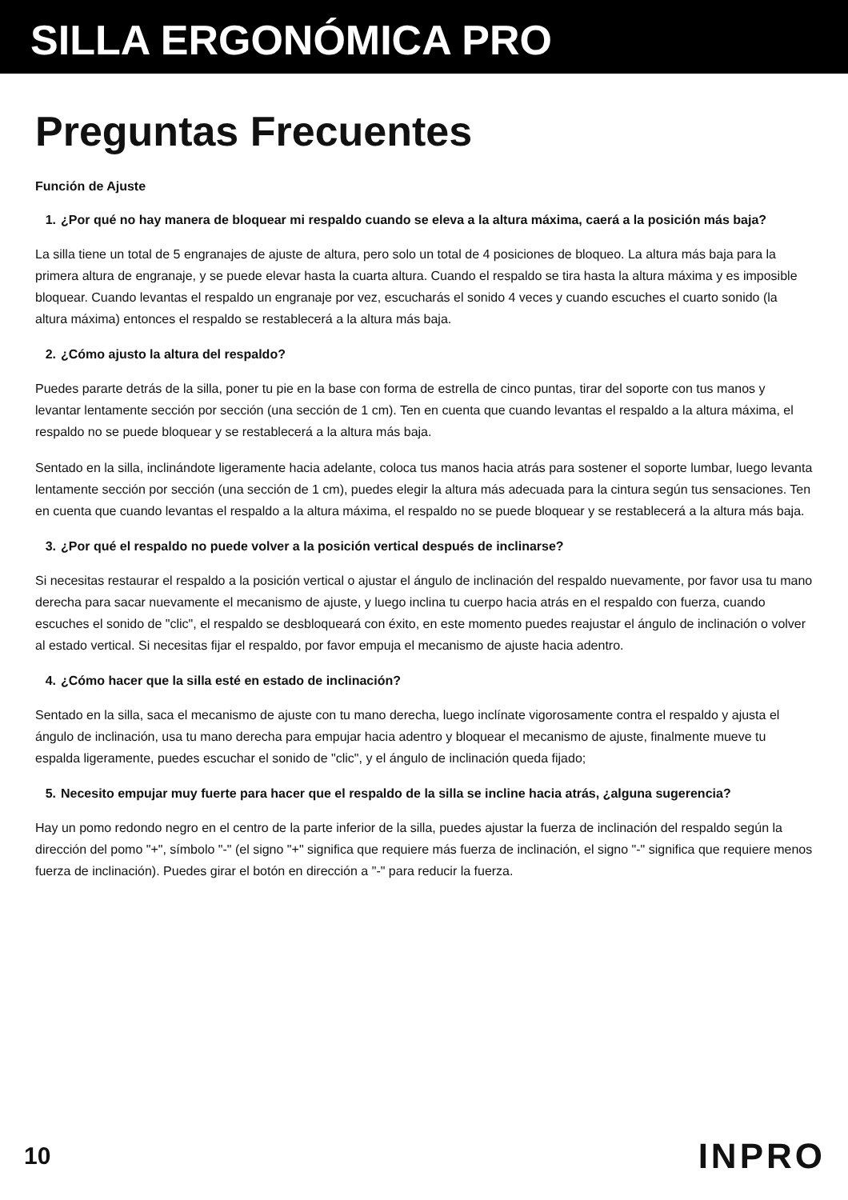SILLA ERGONÓMICA PRO
Preguntas Frecuentes
Función de Ajuste
1. ¿Por qué no hay manera de bloquear mi respaldo cuando se eleva a la altura máxima, caerá a la posición más baja?
La silla tiene un total de 5 engranajes de ajuste de altura, pero solo un total de 4 posiciones de bloqueo. La altura más baja para la primera altura de engranaje, y se puede elevar hasta la cuarta altura. Cuando el respaldo se tira hasta la altura máxima y es imposible bloquear. Cuando levantas el respaldo un engranaje por vez, escucharás el sonido 4 veces y cuando escuches el cuarto sonido (la altura máxima) entonces el respaldo se restablecerá a la altura más baja.
2. ¿Cómo ajusto la altura del respaldo?
Puedes pararte detrás de la silla, poner tu pie en la base con forma de estrella de cinco puntas, tirar del soporte con tus manos y levantar lentamente sección por sección (una sección de 1 cm). Ten en cuenta que cuando levantas el respaldo a la altura máxima, el respaldo no se puede bloquear y se restablecerá a la altura más baja.
Sentado en la silla, inclinándote ligeramente hacia adelante, coloca tus manos hacia atrás para sostener el soporte lumbar, luego levanta lentamente sección por sección (una sección de 1 cm), puedes elegir la altura más adecuada para la cintura según tus sensaciones. Ten en cuenta que cuando levantas el respaldo a la altura máxima, el respaldo no se puede bloquear y se restablecerá a la altura más baja.
3. ¿Por qué el respaldo no puede volver a la posición vertical después de inclinarse?
Si necesitas restaurar el respaldo a la posición vertical o ajustar el ángulo de inclinación del respaldo nuevamente, por favor usa tu mano derecha para sacar nuevamente el mecanismo de ajuste, y luego inclina tu cuerpo hacia atrás en el respaldo con fuerza, cuando escuches el sonido de "clic", el respaldo se desbloqueará con éxito, en este momento puedes reajustar el ángulo de inclinación o volver al estado vertical. Si necesitas fijar el respaldo, por favor empuja el mecanismo de ajuste hacia adentro.
4. ¿Cómo hacer que la silla esté en estado de inclinación?
Sentado en la silla, saca el mecanismo de ajuste con tu mano derecha, luego inclínate vigorosamente contra el respaldo y ajusta el ángulo de inclinación, usa tu mano derecha para empujar hacia adentro y bloquear el mecanismo de ajuste, finalmente mueve tu espalda ligeramente, puedes escuchar el sonido de "clic", y el ángulo de inclinación queda fijado;
5. Necesito empujar muy fuerte para hacer que el respaldo de la silla se incline hacia atrás, ¿alguna sugerencia?
Hay un pomo redondo negro en el centro de la parte inferior de la silla, puedes ajustar la fuerza de inclinación del respaldo según la dirección del pomo "+", símbolo "-" (el signo "+" significa que requiere más fuerza de inclinación, el signo "-" significa que requiere menos fuerza de inclinación). Puedes girar el botón en dirección a "-" para reducir la fuerza.
10
INPRO